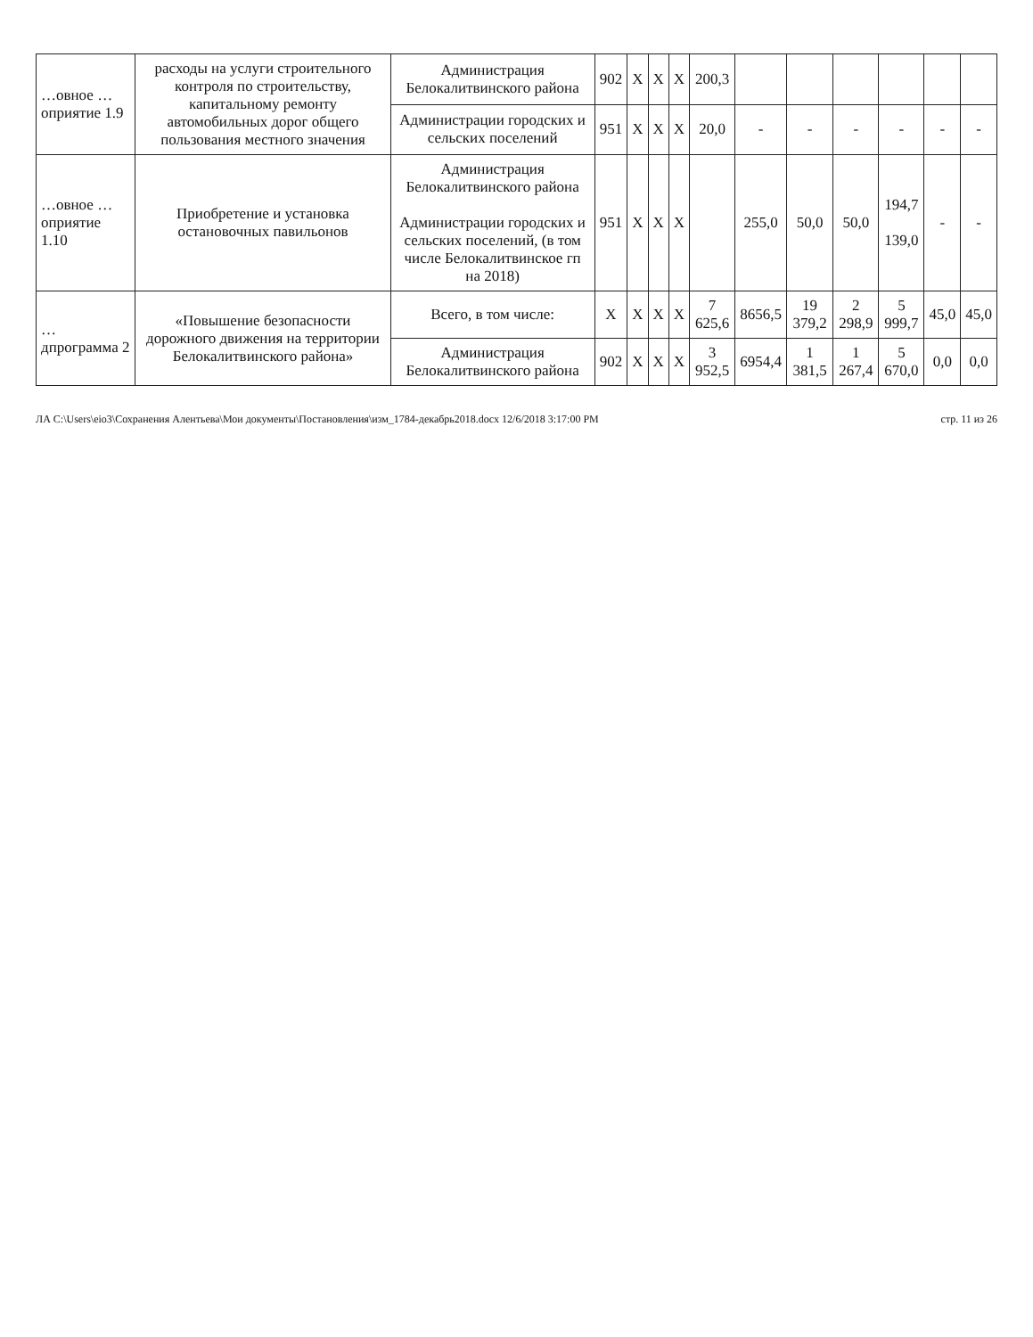| …овное …оприятие 1.9 | расходы на услуги строительного контроля по строительству, капитальному ремонту автомобильных дорог общего пользования местного значения | Администрация Белокалитвинского района | 902 | Х | Х | Х | 200,3 | | | | | | |
| | | Администрации городских и сельских поселений | 951 | Х | Х | Х | 20,0 | - | - | - | - | - | - |
| …овное …оприятие 1.10 | Приобретение и установка остановочных павильонов | Администрация Белокалитвинского района Администрации городских и сельских поселений, (в том числе Белокалитвинское гп на 2018) | 951 | Х | Х | Х | | 255,0 | 50,0 | 50,0 | 194,7 139,0 | - | - |
| …дпрограмма 2 | «Повышение безопасности дорожного движения на территории Белокалитвинского района» | Всего, в том числе: | Х | Х | Х | Х | 7 625,6 | 8656,5 | 19 379,2 | 2 298,9 | 5 999,7 | 45,0 | 45,0 |
| | | Администрация Белокалитвинского района | 902 | Х | Х | Х | 3 952,5 | 6954,4 | 1 381,5 | 1 267,4 | 5 670,0 | 0,0 | 0,0 |
ЛА C:\Users\eio3\Сохранения Алентьева\Мои документы\Постановления\изм_1784-декабрь2018.docx 12/6/2018 3:17:00 PM стр. 11 из 26